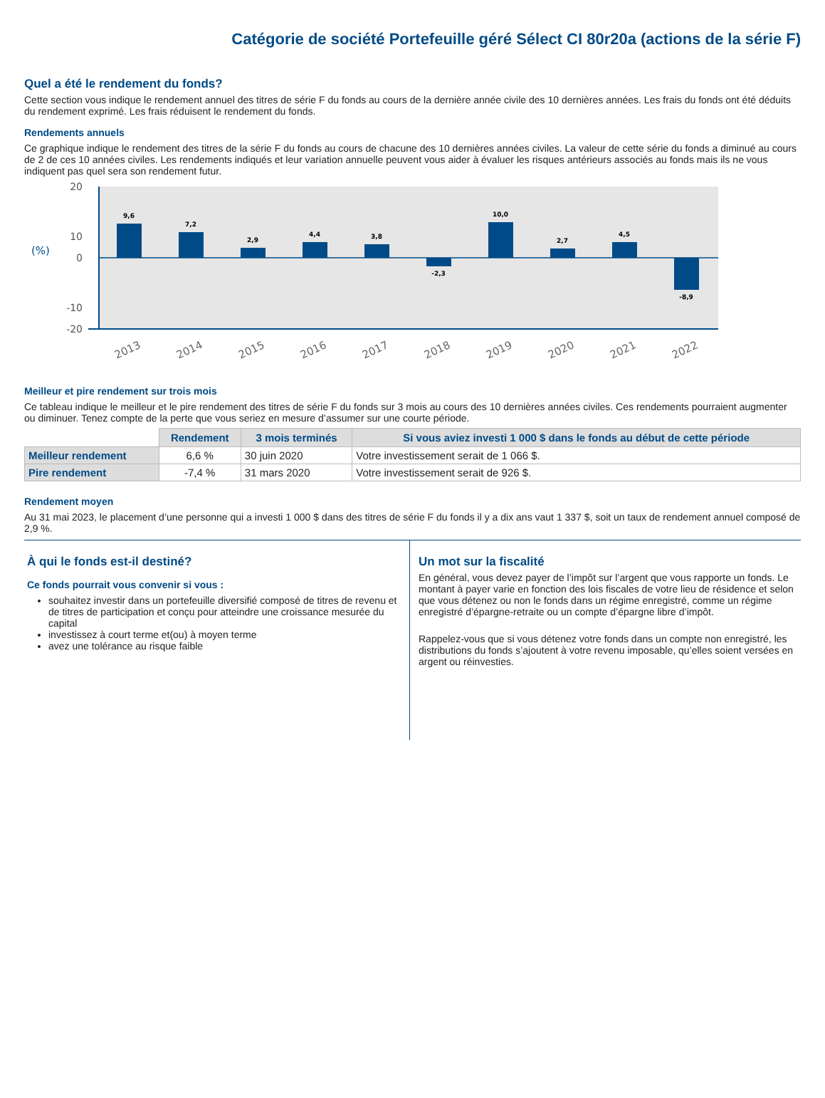Catégorie de société Portefeuille géré Sélect CI 80r20a (actions de la série F)
Quel a été le rendement du fonds?
Cette section vous indique le rendement annuel des titres de série F du fonds au cours de la dernière année civile des 10 dernières années. Les frais du fonds ont été déduits du rendement exprimé. Les frais réduisent le rendement du fonds.
Rendements annuels
Ce graphique indique le rendement des titres de la série F du fonds au cours de chacune des 10 dernières années civiles. La valeur de cette série du fonds a diminué au cours de 2 de ces 10 années civiles. Les rendements indiqués et leur variation annuelle peuvent vous aider à évaluer les risques antérieurs associés au fonds mais ils ne vous indiquent pas quel sera son rendement futur.
20
10
0
-10
-20
(%)
9,6
7,2
2,9
4,4
3,8
-2,3
10,0
2,7
4,5
-8,9
2013
2014
2015
2016
2017
2018
2019
2020
2021
2022
Meilleur et pire rendement sur trois mois
Ce tableau indique le meilleur et le pire rendement des titres de série F du fonds sur 3 mois au cours des 10 dernières années civiles. Ces rendements pourraient augmenter ou diminuer. Tenez compte de la perte que vous seriez en mesure d’assumer sur une courte période.
| | Rendement | 3 mois terminés | Si vous aviez investi 1 000 $ dans le fonds au début de cette période |
| --- | --- | --- | --- |
| Meilleur rendement | 6,6 % | 30 juin 2020 | Votre investissement serait de 1 066 $. |
| Pire rendement | -7,4 % | 31 mars 2020 | Votre investissement serait de 926 $. |
Rendement moyen
Au 31 mai 2023, le placement d’une personne qui a investi 1 000 $ dans des titres de série F du fonds il y a dix ans vaut 1 337 $, soit un taux de rendement annuel composé de 2,9 %.
À qui le fonds est-il destiné?
Ce fonds pourrait vous convenir si vous :
souhaitez investir dans un portefeuille diversifié composé de titres de revenu et de titres de participation et conçu pour atteindre une croissance mesurée du capital
investissez à court terme et(ou) à moyen terme
avez une tolérance au risque faible
Un mot sur la fiscalité
En général, vous devez payer de l’impôt sur l’argent que vous rapporte un fonds. Le montant à payer varie en fonction des lois fiscales de votre lieu de résidence et selon que vous détenez ou non le fonds dans un régime enregistré, comme un régime enregistré d’épargne-retraite ou un compte d’épargne libre d’impôt.
Rappelez-vous que si vous détenez votre fonds dans un compte non enregistré, les distributions du fonds s’ajoutent à votre revenu imposable, qu’elles soient versées en argent ou réinvesties.